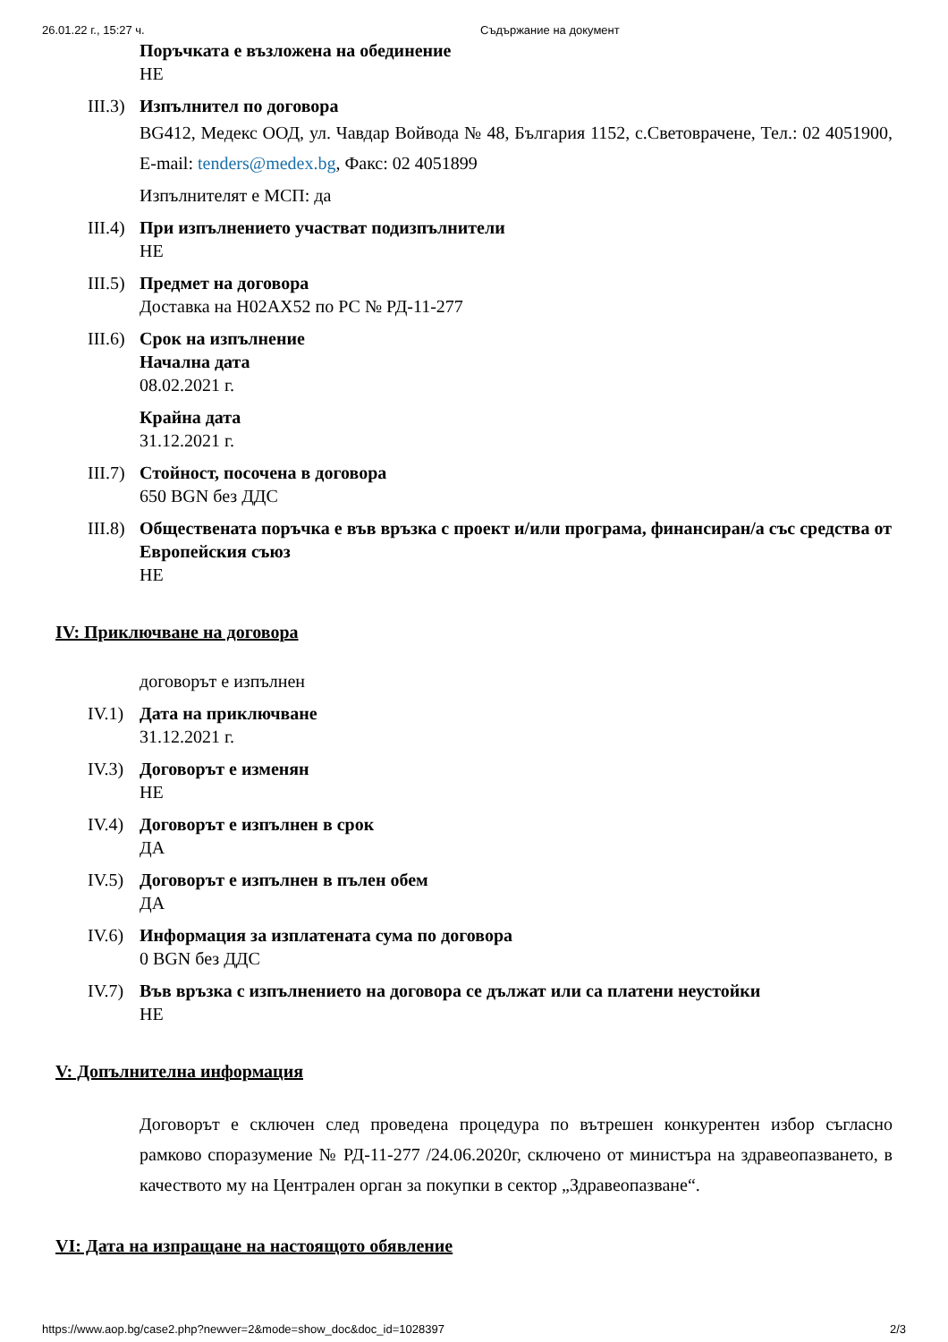26.01.22 г., 15:27 ч. Съдържание на документ
Поръчката е възложена на обединение
НЕ
III.3) Изпълнител по договора
BG412, Медекс ООД, ул. Чавдар Войвода № 48, България 1152, с.Световрачене, Тел.: 02 4051900, E-mail: tenders@medex.bg, Факс: 02 4051899
Изпълнителят е МСП: да
III.4) При изпълнението участват подизпълнители
НЕ
III.5) Предмет на договора
Доставка на H02AX52 по РС № РД-11-277
III.6) Срок на изпълнение
Начална дата
08.02.2021 г.
Крайна дата
31.12.2021 г.
III.7) Стойност, посочена в договора
650 BGN без ДДС
III.8) Обществената поръчка е във връзка с проект и/или програма, финансиран/а със средства от Европейския съюз
НЕ
IV: Приключване на договора
договорът е изпълнен
IV.1) Дата на приключване
31.12.2021 г.
IV.3) Договорът е изменян
НЕ
IV.4) Договорът е изпълнен в срок
ДА
IV.5) Договорът е изпълнен в пълен обем
ДА
IV.6) Информация за изплатената сума по договора
0 BGN без ДДС
IV.7) Във връзка с изпълнението на договора се дължат или са платени неустойки
НЕ
V: Допълнителна информация
Договорът е сключен след проведена процедура по вътрешен конкурентен избор съгласно рамково споразумение № РД-11-277 /24.06.2020г, сключено от министъра на здравеопазването, в качеството му на Централен орган за покупки в сектор „Здравеопазване“.
VI: Дата на изпращане на настоящото обявление
https://www.aop.bg/case2.php?newver=2&mode=show_doc&doc_id=1028397 2/3